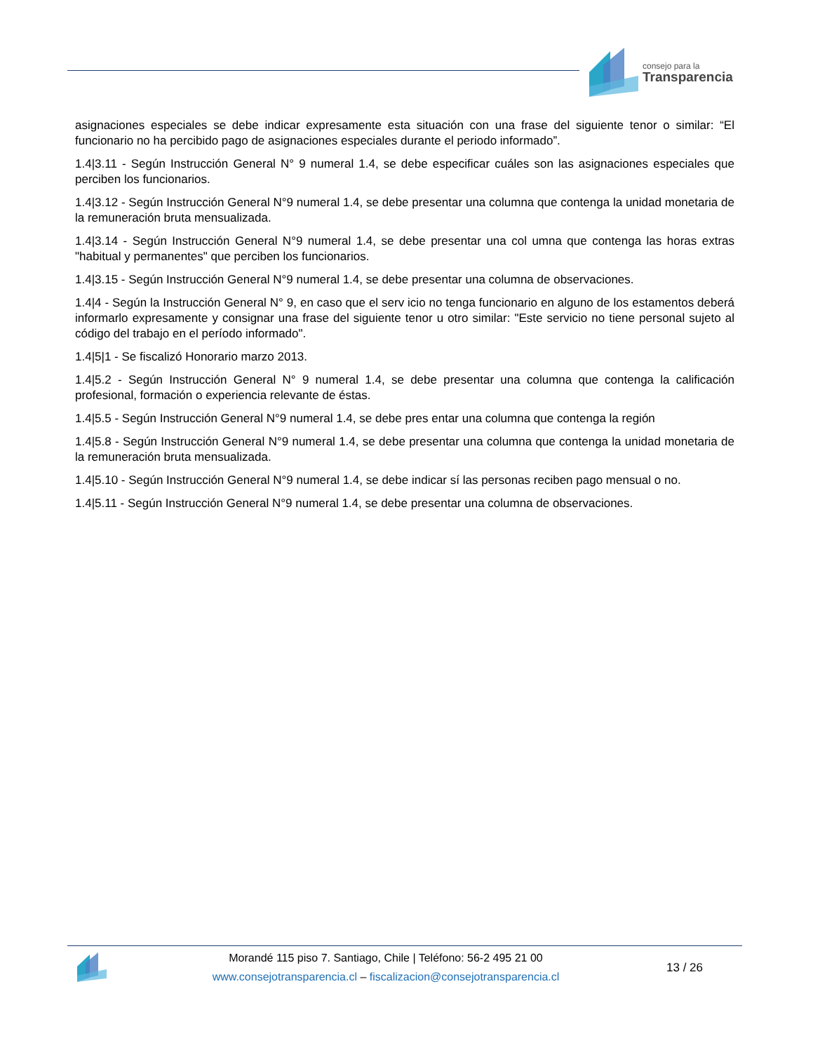consejo para la
Transparencia
asignaciones especiales se debe indicar expresamente esta situación con una frase del siguiente tenor o similar: “El funcionario no ha percibido pago de asignaciones especiales durante el periodo informado”.
1.4|3.11 - Según Instrucción General N° 9 numeral 1.4, se debe especificar cuáles son las asignaciones especiales que perciben los funcionarios.
1.4|3.12 - Según Instrucción General N°9 numeral 1.4, se debe presentar una columna que contenga la unidad monetaria de la remuneración bruta mensualizada.
1.4|3.14 - Según Instrucción General N°9 numeral 1.4, se debe presentar una col umna que contenga las horas extras "habitual y permanentes" que perciben los funcionarios.
1.4|3.15 - Según Instrucción General N°9 numeral 1.4, se debe presentar una columna de observaciones.
1.4|4 - Según la Instrucción General N° 9, en caso que el serv icio no tenga funcionario en alguno de los estamentos deberá informarlo expresamente y consignar una frase del siguiente tenor u otro similar: "Este servicio no tiene personal sujeto al código del trabajo en el período informado".
1.4|5|1 - Se fiscalizó Honorario marzo 2013.
1.4|5.2 - Según Instrucción General N° 9 numeral 1.4, se debe presentar una columna que contenga la calificación profesional, formación o experiencia relevante de éstas.
1.4|5.5 - Según Instrucción General N°9 numeral 1.4, se debe pres entar una columna que contenga la región
1.4|5.8 - Según Instrucción General N°9 numeral 1.4, se debe presentar una columna que contenga la unidad monetaria de la remuneración bruta mensualizada.
1.4|5.10 - Según Instrucción General N°9 numeral 1.4, se debe indicar sí las personas reciben pago mensual o no.
1.4|5.11 - Según Instrucción General N°9 numeral 1.4, se debe presentar una columna de observaciones.
Morandé 115 piso 7. Santiago, Chile | Teléfono: 56-2 495 21 00
www.consejotransparencia.cl – fiscalizacion@consejotransparencia.cl
13 / 26